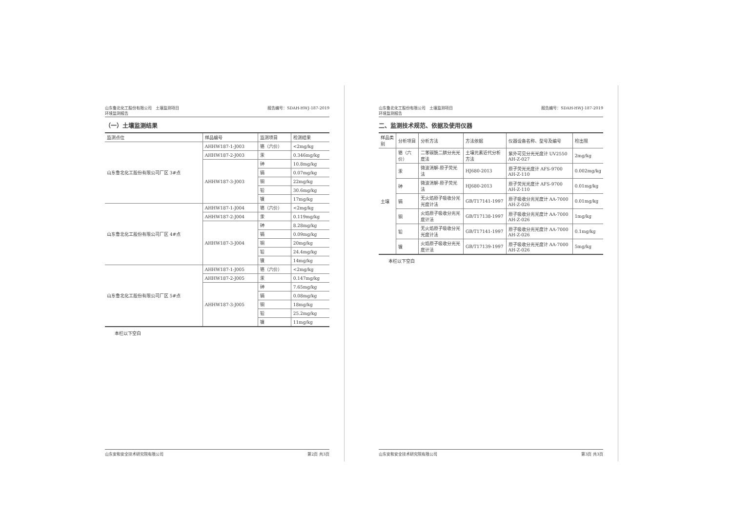山东鲁北化工股份有限公司　土壤监测项目
环境监测报告
报告编号：SDAH-HWJ-187-2019
（一）土壤监测结果
| 监测点位 | 样品编号 | 监测项目 | 检测结果 |
| --- | --- | --- | --- |
| 山东鲁北化工股份有限公司厂区 3#点 | AHHW187-1-J003 | 铬（六价） | <2mg/kg |
| | AHHW187-2-J003 | 汞 | 0.346mg/kg |
| | AHHW187-3-J003 | 砷 | 10.8mg/kg |
| | | 镉 | 0.07mg/kg |
| | | 铜 | 22mg/kg |
| | | 铅 | 30.6mg/kg |
| | | 镍 | 17mg/kg |
| 山东鲁北化工股份有限公司厂区 4#点 | AHHW187-1-J004 | 铬（六价） | <2mg/kg |
| | AHHW187-2-J004 | 汞 | 0.119mg/kg |
| | AHHW187-3-J004 | 砷 | 8.28mg/kg |
| | | 镉 | 0.09mg/kg |
| | | 铜 | 20mg/kg |
| | | 铅 | 24.4mg/kg |
| | | 镍 | 14mg/kg |
| 山东鲁北化工股份有限公司厂区 5#点 | AHHW187-1-J005 | 铬（六价） | <2mg/kg |
| | AHHW187-2-J005 | 汞 | 0.147mg/kg |
| | AHHW187-3-J005 | 砷 | 7.65mg/kg |
| | | 镉 | 0.08mg/kg |
| | | 铜 | 18mg/kg |
| | | 铅 | 25.2mg/kg |
| | | 镍 | 11mg/kg |
本栏以下空白
山东安和安全技术研究院有限公司 第2页 共3页
山东鲁北化工股份有限公司　土壤监测项目
环境监测报告
报告编号：SDAH-HWJ-187-2019
二、监测技术规范、依据及使用仪器
| 样品类别 | 分析项目 | 分析方法 | 方法依据 | 仪器设备名称、型号及编号 | 检出限 |
| --- | --- | --- | --- | --- | --- |
| 土壤 | 铬（六价） | 二苯碳酰二肼分光光度法 | 土壤元素近代分析方法 | 紫外可见分光光度计 UV2550 AH-Z-027 | 2mg/kg |
| | 汞 | 微波消解-原子荧光法 | HJ680-2013 | 原子荧光光度计 AFS-9700 AH-Z-110 | 0.002mg/kg |
| | 砷 | 微波消解-原子荧光法 | HJ680-2013 | 原子荧光光度计 AFS-9700 AH-Z-110 | 0.01mg/kg |
| | 镉 | 无火焰原子吸收分光光度计法 | GB/T17141-1997 | 原子吸收分光光度计 AA-7000 AH-Z-026 | 0.01mg/kg |
| | 铜 | 火焰原子吸收分光光度计法 | GB/T17138-1997 | 原子吸收分光光度计 AA-7000 AH-Z-026 | 1mg/kg |
| | 铅 | 无火焰原子吸收分光光度计法 | GB/T17141-1997 | 原子吸收分光光度计 AA-7000 AH-Z-026 | 0.1mg/kg |
| | 镍 | 火焰原子吸收分光光度计法 | GB/T17139-1997 | 原子吸收分光光度计 AA-7000 AH-Z-026 | 5mg/kg |
本栏以下空白
山东安和安全技术研究院有限公司 第3页 共3页